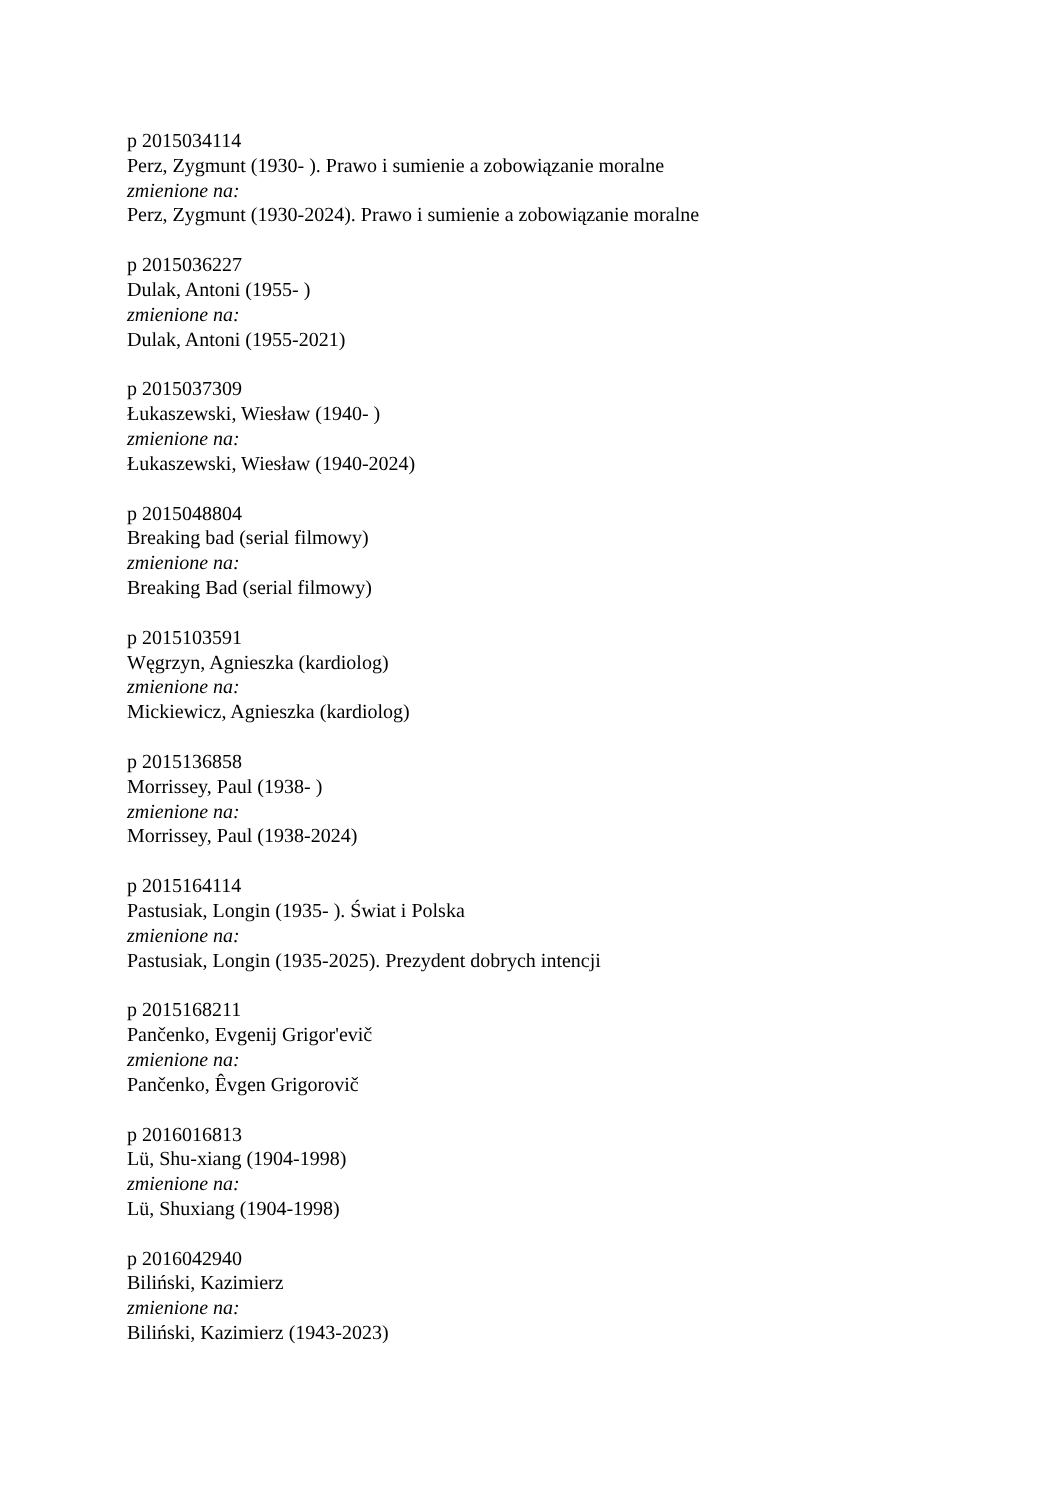p 2015034114
Perz, Zygmunt (1930- ). Prawo i sumienie a zobowiązanie moralne
zmienione na:
Perz, Zygmunt (1930-2024). Prawo i sumienie a zobowiązanie moralne
p 2015036227
Dulak, Antoni (1955- )
zmienione na:
Dulak, Antoni (1955-2021)
p 2015037309
Łukaszewski, Wiesław (1940- )
zmienione na:
Łukaszewski, Wiesław (1940-2024)
p 2015048804
Breaking bad (serial filmowy)
zmienione na:
Breaking Bad (serial filmowy)
p 2015103591
Węgrzyn, Agnieszka (kardiolog)
zmienione na:
Mickiewicz, Agnieszka (kardiolog)
p 2015136858
Morrissey, Paul (1938- )
zmienione na:
Morrissey, Paul (1938-2024)
p 2015164114
Pastusiak, Longin (1935- ). Świat i Polska
zmienione na:
Pastusiak, Longin (1935-2025). Prezydent dobrych intencji
p 2015168211
Pančenko, Evgenij Grigor'evič
zmienione na:
Pančenko, Êvgen Grigorovič
p 2016016813
Lü, Shu-xiang (1904-1998)
zmienione na:
Lü, Shuxiang (1904-1998)
p 2016042940
Biliński, Kazimierz
zmienione na:
Biliński, Kazimierz (1943-2023)